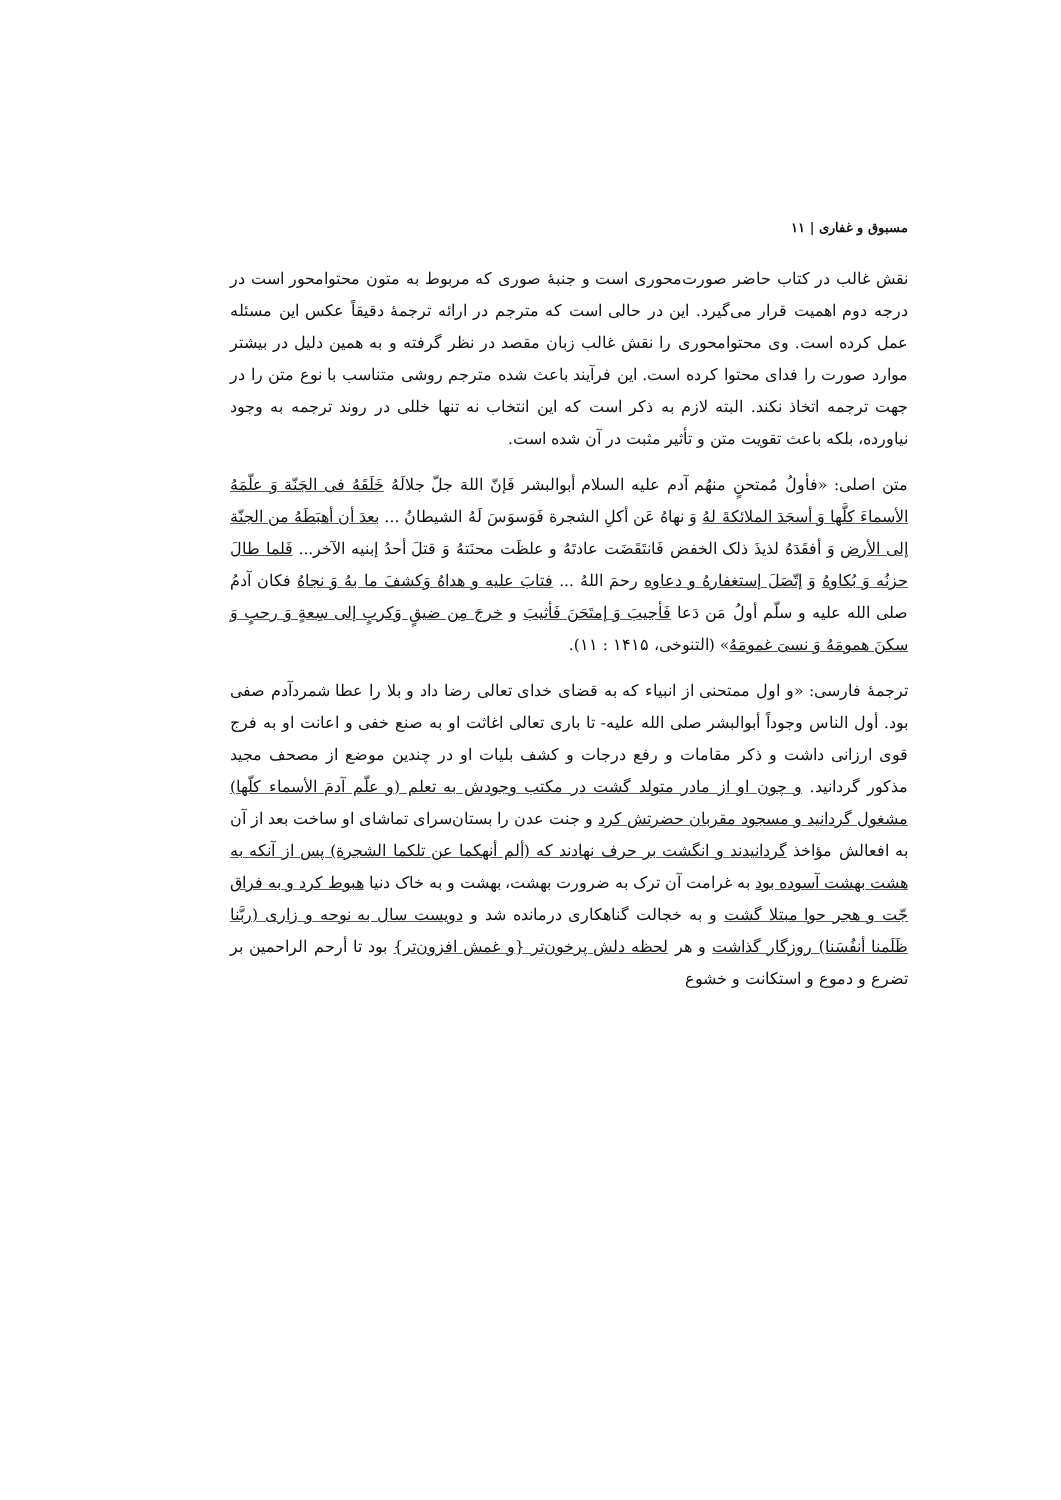مسبوق و غفاری | ۱۱
نقش غالب در کتاب حاضر صورت‌محوری است و جنبهٔ صوری که مربوط به متون محتوامحور است در درجه دوم اهمیت قرار می‌گیرد. این در حالی است که مترجم در ارائه ترجمهٔ دقیقاً عکس این مسئله عمل کرده است. وی محتوامحوری را نقش غالب زبان مقصد در نظر گرفته و به همین دلیل در بیشتر موارد صورت را فدای محتوا کرده است. این فرآیند باعث شده مترجم روشی متناسب با نوع متن را در جهت ترجمه اتخاذ نکند. البته لازم به ذکر است که این انتخاب نه تنها خللی در روند ترجمه به وجود نیاورده، بلکه باعث تقویت متن و تأثیر مثبت در آن شده است.
متن اصلی: «فأولُ مُمتحنٍ منهُم آدم علیه السلام أبوالبشر فَإنّ اللهَ جلّ جلالَهُ خَلَقَهُ فی الجَنّة وَ علّمَهُ الأسماءَ کلَّها وَ أسجَدَ الملائکةَ لهُ وَ نهاهُ عَن أکلِ الشجرة فَوَسوَسَ لَهُ الشیطانُ ... بعدَ أن أهبَطَهُ من الجنّة إلی الأرض وَ أفقَدَهُ لذیذَ ذلک الخفض فَانتَقَضَت عادتَهُ و علظَت محنَتهُ وَ قتلَ أحدُ إبنیه الآخر... فَلما طالَ حزنُه وَ بُکاوهُ وَ إتّصَلَ إستغفارهُ و دعاوه رحمَ اللهُ ... فتابَ علیه و هداهُ وَکشفَ ما بهُ وَ نجاهُ فکان آدمُ صلی الله علیه و سلّم أولُ مَن دَعا فَأجیبَ وَ إمتَحَنَ فَأثیبَ و خرجَ مِن ضیقٍ وَکربٍ إلی سِعةٍ وَ رحبٍ وَ سکنَ همومَهُ وَ نسیَ غمومَهُ» (التنوخی، ۱۴۱۵ : ۱۱).
ترجمهٔ فارسی: «و اول ممتحنی از انبیاء که به قضای خدای تعالی رضا داد و بلا را عطا شمردآدم صفی بود. أول الناس وجوداً أبوالبشر صلی الله علیه- تا باری تعالی اغاثت او به صنع خفی و اعانت او به فرج قوی ارزانی داشت و ذکر مقامات و رفع درجات و کشف بلیات او در چندین موضع از مصحف مجید مذکور گردانید. و چون او از مادر متولد گشت در مکتب وجودش به تعلم (و علّم آدمَ الأسماء کلّها) مشغول گردانید و مسجود مقربان حضرتش کرد و جنت عدن را بستان‌سرای تماشای او ساخت بعد از آن به افعالش مؤاخذ گردانیدند و انگشت بر حرف نهادند که (ألم أنهکما عن تلکما الشجرة) پس از آنکه به هشت بهشت آسوده بود به غرامت آن ترک به ضرورت بهشت، بهشت و به خاک دنیا هبوط کرد و به فراق جّت و هجر حوا مبتلا گشت و به خجالت گناهکاری درمانده شد و دویست سال به نوحه و زاری (ربَّنا ظَلَمنا أنفُسَنا) روزگار گذاشت و هر لحظه دلش پرخون‌تر {و غمش افزون‌تر} بود تا أرحم الراحمین بر تضرع و دموع و استکانت و خشوع